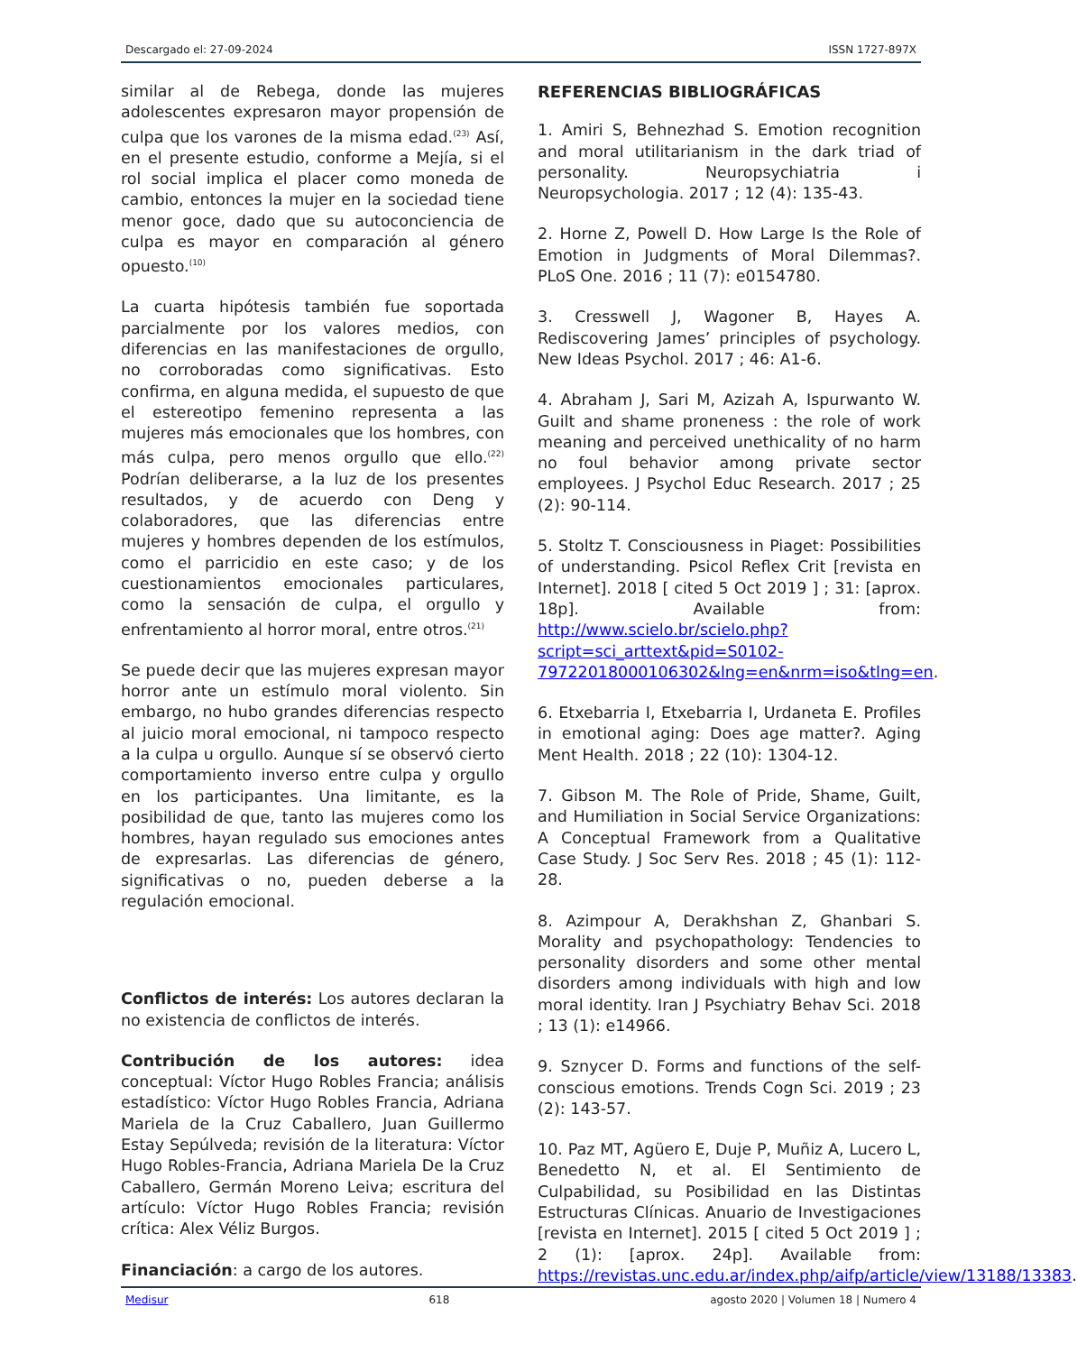Descargado el: 27-09-2024 ISSN 1727-897X
similar al de Rebega, donde las mujeres adolescentes expresaron mayor propensión de culpa que los varones de la misma edad.<sup>(23)</sup> Así, en el presente estudio, conforme a Mejía, si el rol social implica el placer como moneda de cambio, entonces la mujer en la sociedad tiene menor goce, dado que su autoconciencia de culpa es mayor en comparación al género opuesto.<sup>(10)</sup>
La cuarta hipótesis también fue soportada parcialmente por los valores medios, con diferencias en las manifestaciones de orgullo, no corroboradas como significativas. Esto confirma, en alguna medida, el supuesto de que el estereotipo femenino representa a las mujeres más emocionales que los hombres, con más culpa, pero menos orgullo que ello.<sup>(22)</sup> Podrían deliberarse, a la luz de los presentes resultados, y de acuerdo con Deng y colaboradores, que las diferencias entre mujeres y hombres dependen de los estímulos, como el parricidio en este caso; y de los cuestionamientos emocionales particulares, como la sensación de culpa, el orgullo y enfrentamiento al horror moral, entre otros.<sup>(21)</sup>
Se puede decir que las mujeres expresan mayor horror ante un estímulo moral violento. Sin embargo, no hubo grandes diferencias respecto al juicio moral emocional, ni tampoco respecto a la culpa u orgullo. Aunque sí se observó cierto comportamiento inverso entre culpa y orgullo en los participantes. Una limitante, es la posibilidad de que, tanto las mujeres como los hombres, hayan regulado sus emociones antes de expresarlas. Las diferencias de género, significativas o no, pueden deberse a la regulación emocional.
Conflictos de interés: Los autores declaran la no existencia de conflictos de interés.
Contribución de los autores: idea conceptual: Víctor Hugo Robles Francia; análisis estadístico: Víctor Hugo Robles Francia, Adriana Mariela de la Cruz Caballero, Juan Guillermo Estay Sepúlveda; revisión de la literatura: Víctor Hugo Robles-Francia, Adriana Mariela De la Cruz Caballero, Germán Moreno Leiva; escritura del artículo: Víctor Hugo Robles Francia; revisión crítica: Alex Véliz Burgos.
Financiación: a cargo de los autores.
REFERENCIAS BIBLIOGRÁFICAS
1. Amiri S, Behnezhad S. Emotion recognition and moral utilitarianism in the dark triad of personality. Neuropsychiatria i Neuropsychologia. 2017 ; 12 (4): 135-43.
2. Horne Z, Powell D. How Large Is the Role of Emotion in Judgments of Moral Dilemmas?. PLoS One. 2016 ; 11 (7): e0154780.
3. Cresswell J, Wagoner B, Hayes A. Rediscovering James’ principles of psychology. New Ideas Psychol. 2017 ; 46: A1-6.
4. Abraham J, Sari M, Azizah A, Ispurwanto W. Guilt and shame proneness : the role of work meaning and perceived unethicality of no harm no foul behavior among private sector employees. J Psychol Educ Research. 2017 ; 25 (2): 90-114.
5. Stoltz T. Consciousness in Piaget: Possibilities of understanding. Psicol Reflex Crit [revista en Internet]. 2018 [ cited 5 Oct 2019 ] ; 31: [aprox. 18p]. Available from: http://www.scielo.br/scielo.php?script=sci_arttext&pid=S0102-79722018000106302&lng=en&nrm=iso&tlng=en.
6. Etxebarria I, Etxebarria I, Urdaneta E. Profiles in emotional aging: Does age matter?. Aging Ment Health. 2018 ; 22 (10): 1304-12.
7. Gibson M. The Role of Pride, Shame, Guilt, and Humiliation in Social Service Organizations: A Conceptual Framework from a Qualitative Case Study. J Soc Serv Res. 2018 ; 45 (1): 112-28.
8. Azimpour A, Derakhshan Z, Ghanbari S. Morality and psychopathology: Tendencies to personality disorders and some other mental disorders among individuals with high and low moral identity. Iran J Psychiatry Behav Sci. 2018 ; 13 (1): e14966.
9. Sznycer D. Forms and functions of the self-conscious emotions. Trends Cogn Sci. 2019 ; 23 (2): 143-57.
10. Paz MT, Agüero E, Duje P, Muñiz A, Lucero L, Benedetto N, et al. El Sentimiento de Culpabilidad, su Posibilidad en las Distintas Estructuras Clínicas. Anuario de Investigaciones [revista en Internet]. 2015 [ cited 5 Oct 2019 ] ; 2 (1): [aprox. 24p]. Available from: https://revistas.unc.edu.ar/index.php/aifp/article/view/13188/13383.
Medisur 618 agosto 2020 | Volumen 18 | Numero 4